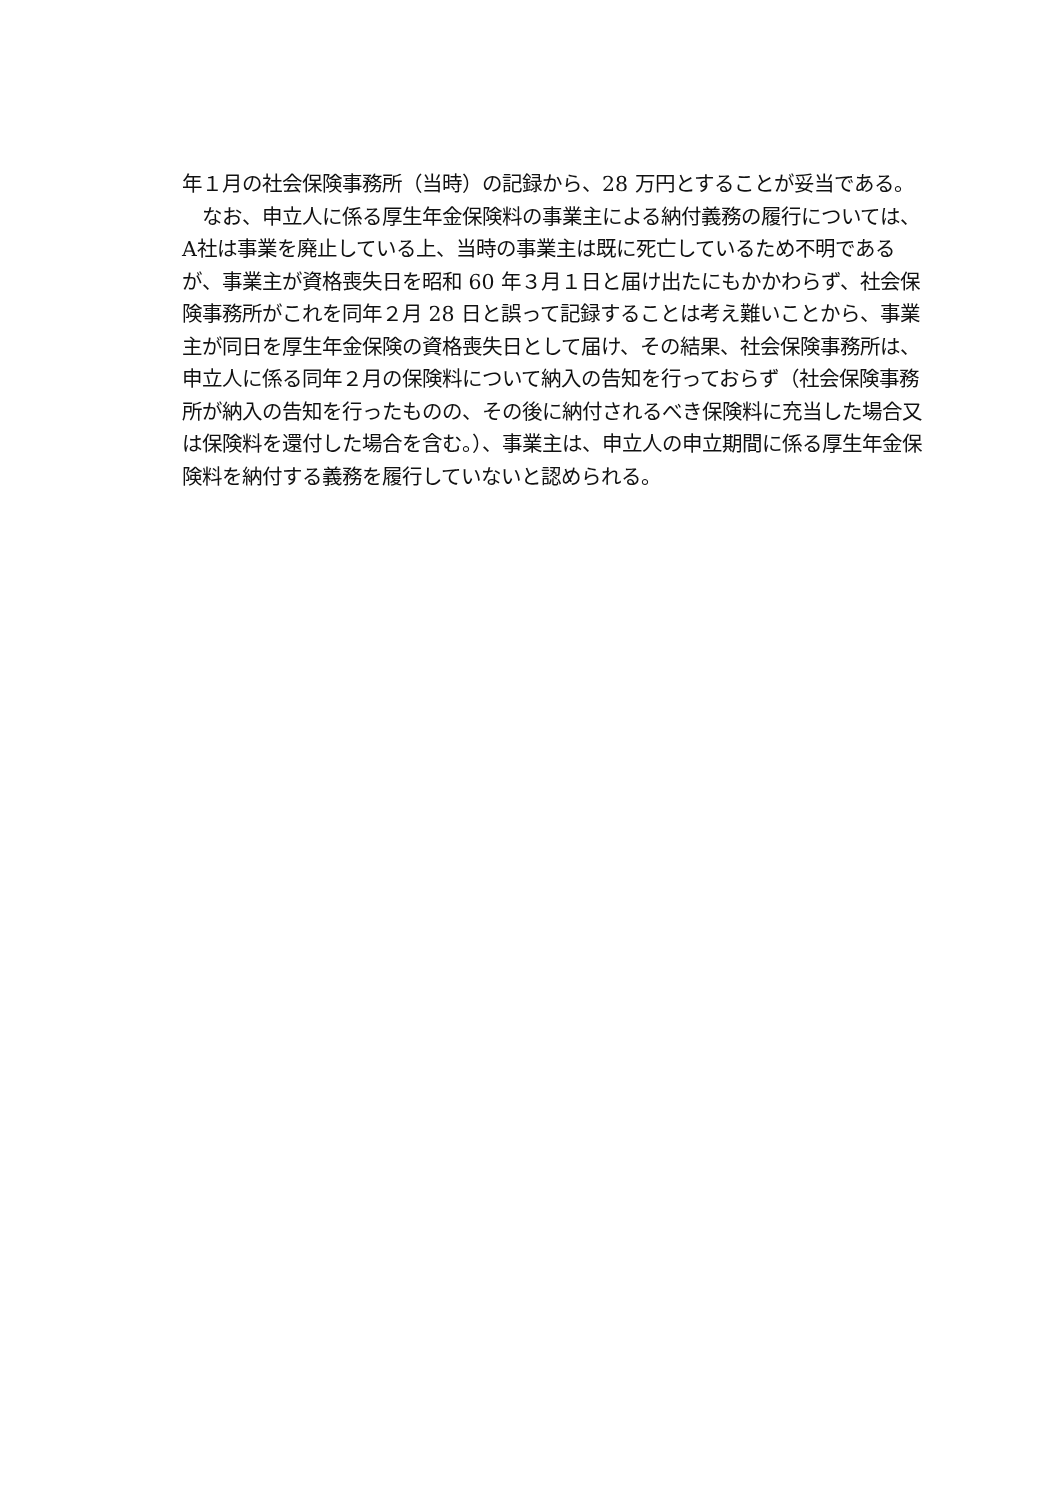年１月の社会保険事務所（当時）の記録から、28 万円とすることが妥当である。
　なお、申立人に係る厚生年金保険料の事業主による納付義務の履行については、A社は事業を廃止している上、当時の事業主は既に死亡しているため不明であるが、事業主が資格喪失日を昭和 60 年３月１日と届け出たにもかかわらず、社会保険事務所がこれを同年２月 28 日と誤って記録することは考え難いことから、事業主が同日を厚生年金保険の資格喪失日として届け、その結果、社会保険事務所は、申立人に係る同年２月の保険料について納入の告知を行っておらず（社会保険事務所が納入の告知を行ったものの、その後に納付されるべき保険料に充当した場合又は保険料を還付した場合を含む。）、事業主は、申立人の申立期間に係る厚生年金保険料を納付する義務を履行していないと認められる。